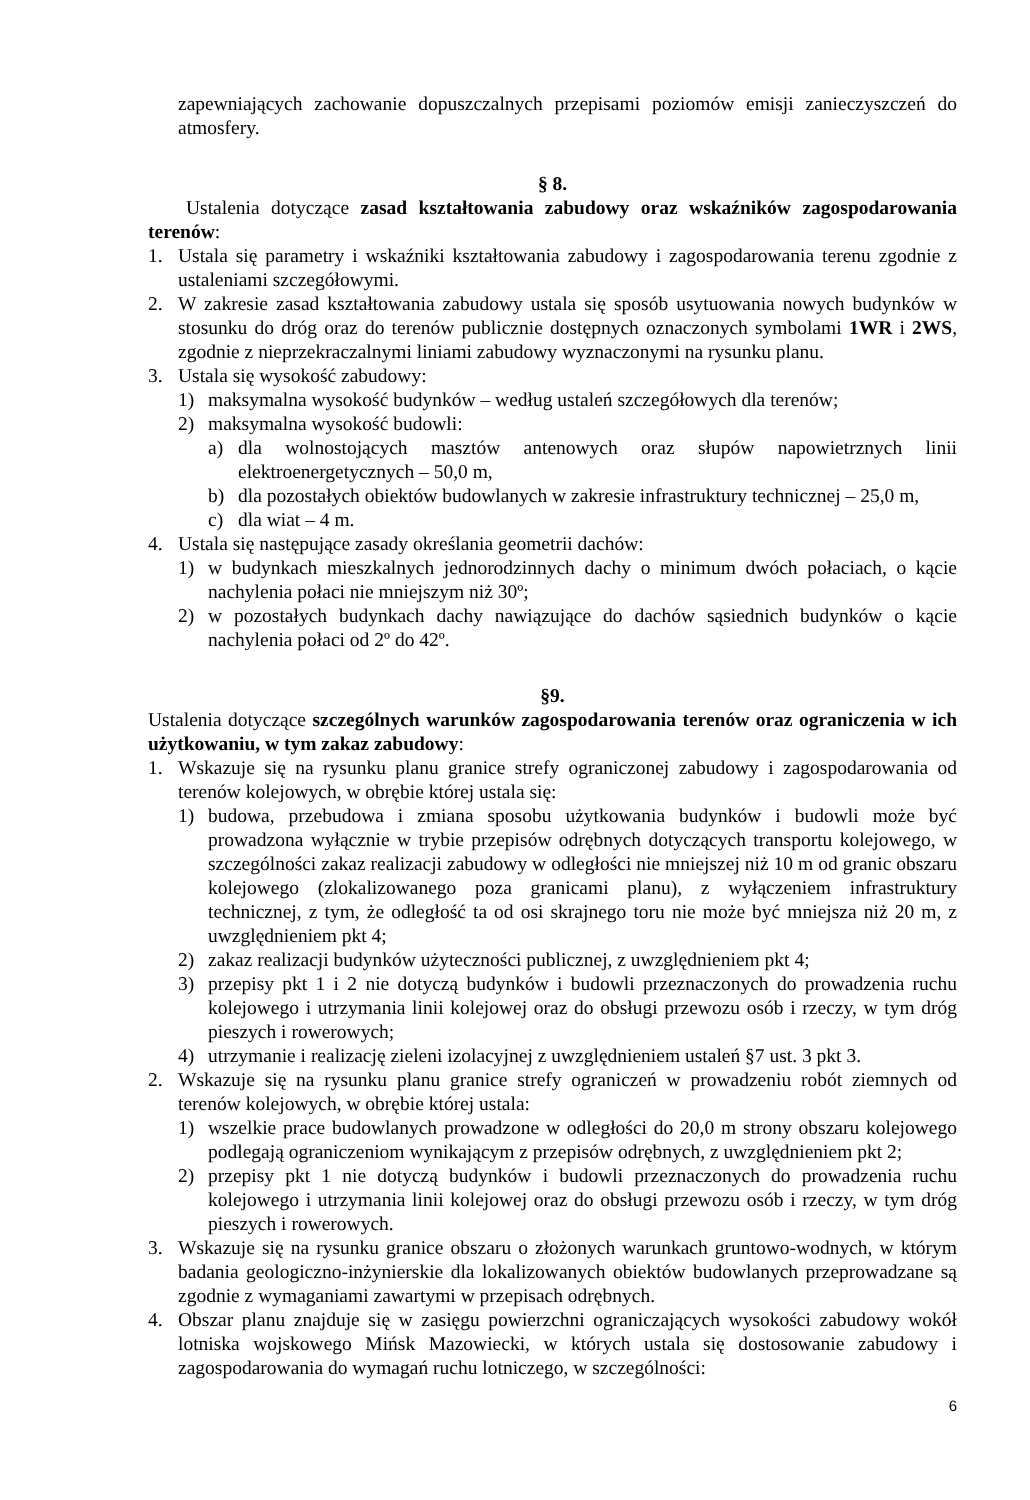zapewniających zachowanie dopuszczalnych przepisami poziomów emisji zanieczyszczeń do atmosfery.
§ 8.
Ustalenia dotyczące zasad kształtowania zabudowy oraz wskaźników zagospodarowania terenów:
1. Ustala się parametry i wskaźniki kształtowania zabudowy i zagospodarowania terenu zgodnie z ustaleniami szczegółowymi.
2. W zakresie zasad kształtowania zabudowy ustala się sposób usytuowania nowych budynków w stosunku do dróg oraz do terenów publicznie dostępnych oznaczonych symbolami 1WR i 2WS, zgodnie z nieprzekraczalnymi liniami zabudowy wyznaczonymi na rysunku planu.
3. Ustala się wysokość zabudowy:
1) maksymalna wysokość budynków – według ustaleń szczegółowych dla terenów;
2) maksymalna wysokość budowli:
a) dla wolnostojących masztów antenowych oraz słupów napowietrznych linii elektroenergetycznych – 50,0 m,
b) dla pozostałych obiektów budowlanych w zakresie infrastruktury technicznej – 25,0 m,
c) dla wiat – 4 m.
4. Ustala się następujące zasady określania geometrii dachów:
1) w budynkach mieszkalnych jednorodzinnych dachy o minimum dwóch połaciach, o kącie nachylenia połaci nie mniejszym niż 30º;
2) w pozostałych budynkach dachy nawiązujące do dachów sąsiednich budynków o kącie nachylenia połaci od 2º do 42º.
§9.
Ustalenia dotyczące szczególnych warunków zagospodarowania terenów oraz ograniczenia w ich użytkowaniu, w tym zakaz zabudowy:
1. Wskazuje się na rysunku planu granice strefy ograniczonej zabudowy i zagospodarowania od terenów kolejowych, w obrębie której ustala się:
1) budowa, przebudowa i zmiana sposobu użytkowania budynków i budowli może być prowadzona wyłącznie w trybie przepisów odrębnych dotyczących transportu kolejowego, w szczególności zakaz realizacji zabudowy w odległości nie mniejszej niż 10 m od granic obszaru kolejowego (zlokalizowanego poza granicami planu), z wyłączeniem infrastruktury technicznej, z tym, że odległość ta od osi skrajnego toru nie może być mniejsza niż 20 m, z uwzględnieniem pkt 4;
2) zakaz realizacji budynków użyteczności publicznej, z uwzględnieniem pkt 4;
3) przepisy pkt 1 i 2 nie dotyczą budynków i budowli przeznaczonych do prowadzenia ruchu kolejowego i utrzymania linii kolejowej oraz do obsługi przewozu osób i rzeczy, w tym dróg pieszych i rowerowych;
4) utrzymanie i realizację zieleni izolacyjnej z uwzględnieniem ustaleń §7 ust. 3 pkt 3.
2. Wskazuje się na rysunku planu granice strefy ograniczeń w prowadzeniu robót ziemnych od terenów kolejowych, w obrębie której ustala:
1) wszelkie prace budowlanych prowadzone w odległości do 20,0 m strony obszaru kolejowego podlegają ograniczeniom wynikającym z przepisów odrębnych, z uwzględnieniem pkt 2;
2) przepisy pkt 1 nie dotyczą budynków i budowli przeznaczonych do prowadzenia ruchu kolejowego i utrzymania linii kolejowej oraz do obsługi przewozu osób i rzeczy, w tym dróg pieszych i rowerowych.
3. Wskazuje się na rysunku granice obszaru o złożonych warunkach gruntowo-wodnych, w którym badania geologiczno-inżynierskie dla lokalizowanych obiektów budowlanych przeprowadzane są zgodnie z wymaganiami zawartymi w przepisach odrębnych.
4. Obszar planu znajduje się w zasięgu powierzchni ograniczających wysokości zabudowy wokół lotniska wojskowego Mińsk Mazowiecki, w których ustala się dostosowanie zabudowy i zagospodarowania do wymagań ruchu lotniczego, w szczególności:
6